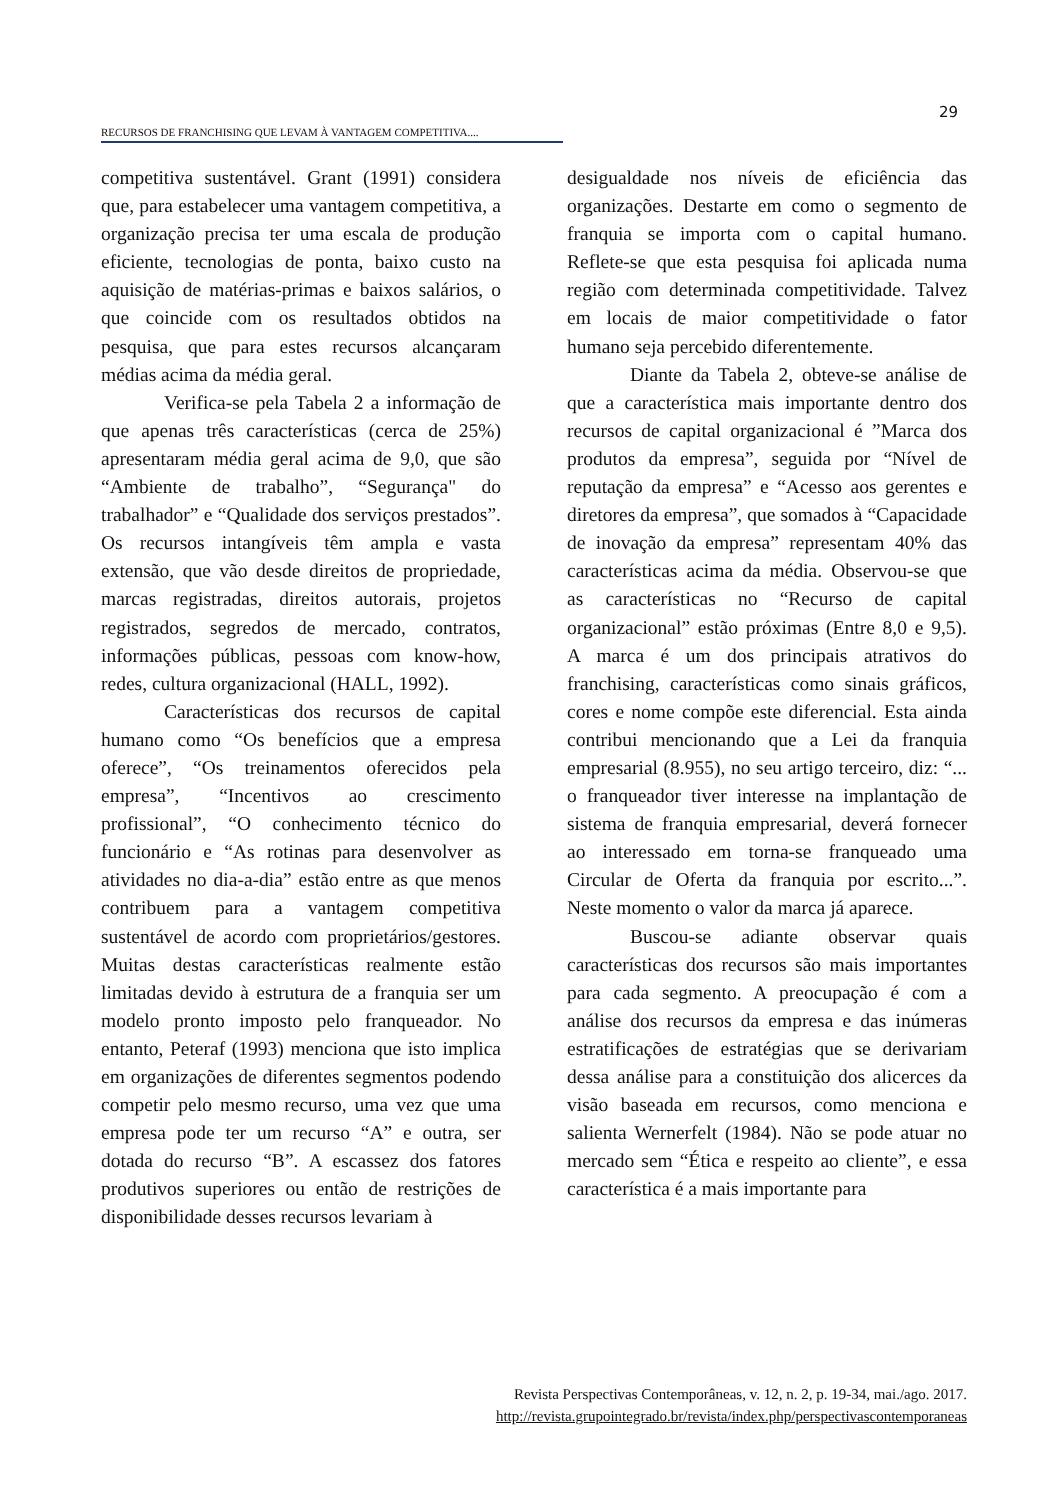29
RECURSOS DE FRANCHISING QUE LEVAM À VANTAGEM COMPETITIVA....
competitiva sustentável. Grant (1991) considera que, para estabelecer uma vantagem competitiva, a organização precisa ter uma escala de produção eficiente, tecnologias de ponta, baixo custo na aquisição de matérias-primas e baixos salários, o que coincide com os resultados obtidos na pesquisa, que para estes recursos alcançaram médias acima da média geral.
Verifica-se pela Tabela 2 a informação de que apenas três características (cerca de 25%) apresentaram média geral acima de 9,0, que são “Ambiente de trabalho”, “Segurança" do trabalhador” e “Qualidade dos serviços prestados”. Os recursos intangíveis têm ampla e vasta extensão, que vão desde direitos de propriedade, marcas registradas, direitos autorais, projetos registrados, segredos de mercado, contratos, informações públicas, pessoas com know-how, redes, cultura organizacional (HALL, 1992).
Características dos recursos de capital humano como “Os benefícios que a empresa oferece”, “Os treinamentos oferecidos pela empresa”, “Incentivos ao crescimento profissional”, “O conhecimento técnico do funcionário e “As rotinas para desenvolver as atividades no dia-a-dia” estão entre as que menos contribuem para a vantagem competitiva sustentável de acordo com proprietários/gestores. Muitas destas características realmente estão limitadas devido à estrutura de a franquia ser um modelo pronto imposto pelo franqueador. No entanto, Peteraf (1993) menciona que isto implica em organizações de diferentes segmentos podendo competir pelo mesmo recurso, uma vez que uma empresa pode ter um recurso “A” e outra, ser dotada do recurso “B”. A escassez dos fatores produtivos superiores ou então de restrições de disponibilidade desses recursos levariam à
desigualdade nos níveis de eficiência das organizações. Destarte em como o segmento de franquia se importa com o capital humano. Reflete-se que esta pesquisa foi aplicada numa região com determinada competitividade. Talvez em locais de maior competitividade o fator humano seja percebido diferentemente.
Diante da Tabela 2, obteve-se análise de que a característica mais importante dentro dos recursos de capital organizacional é ”Marca dos produtos da empresa”, seguida por “Nível de reputação da empresa” e “Acesso aos gerentes e diretores da empresa”, que somados à “Capacidade de inovação da empresa” representam 40% das características acima da média. Observou-se que as características no “Recurso de capital organizacional” estão próximas (Entre 8,0 e 9,5). A marca é um dos principais atrativos do franchising, características como sinais gráficos, cores e nome compõe este diferencial. Esta ainda contribui mencionando que a Lei da franquia empresarial (8.955), no seu artigo terceiro, diz: “... o franqueador tiver interesse na implantação de sistema de franquia empresarial, deverá fornecer ao interessado em torna-se franqueado uma Circular de Oferta da franquia por escrito...”. Neste momento o valor da marca já aparece.
Buscou-se adiante observar quais características dos recursos são mais importantes para cada segmento. A preocupação é com a análise dos recursos da empresa e das inúmeras estratificações de estratégias que se derivariam dessa análise para a constituição dos alicerces da visão baseada em recursos, como menciona e salienta Wernerfelt (1984). Não se pode atuar no mercado sem “Ética e respeito ao cliente”, e essa característica é a mais importante para
Revista Perspectivas Contemporâneas, v. 12, n. 2, p. 19-34, mai./ago. 2017.
http://revista.grupointegrado.br/revista/index.php/perspectivascontemporaneas